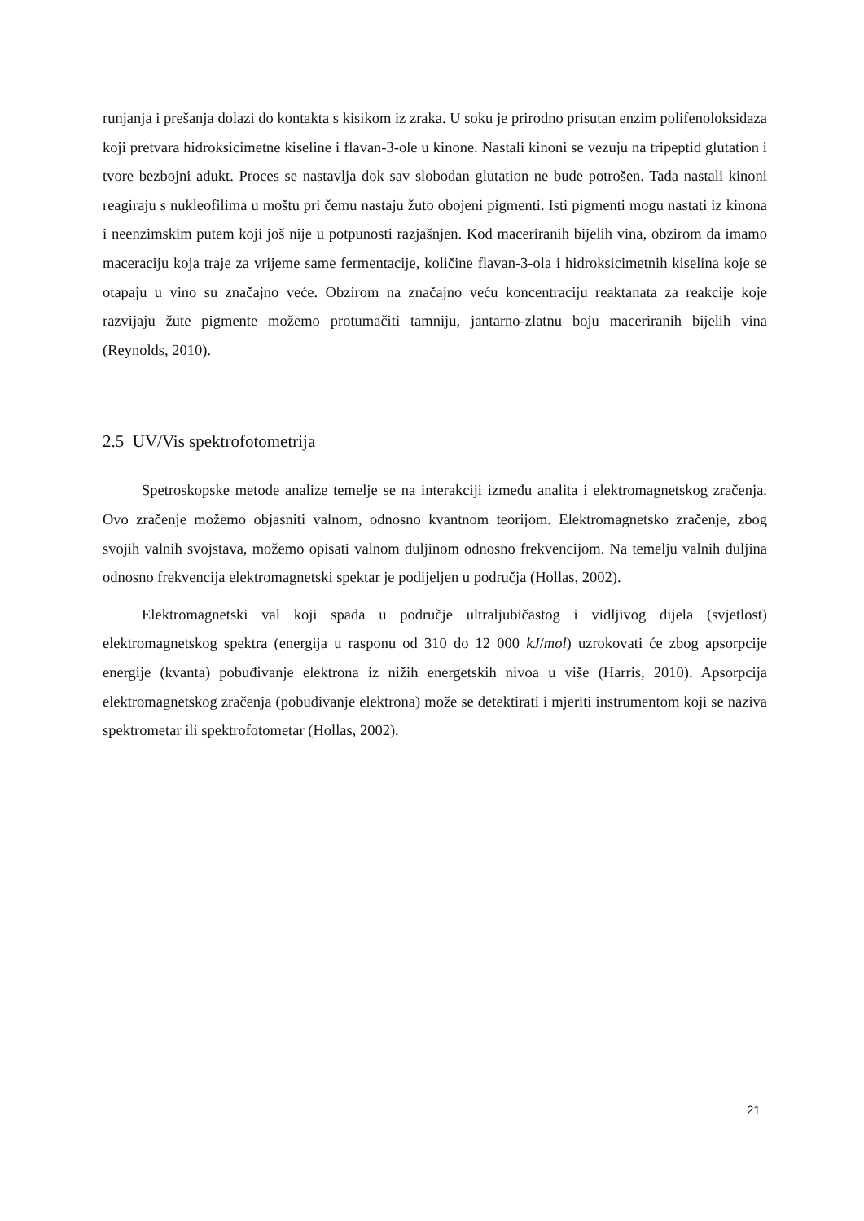runjanja i prešanja dolazi do kontakta s kisikom iz zraka. U soku je prirodno prisutan enzim polifenoloksidaza koji pretvara hidroksicimetne kiseline i flavan-3-ole u kinone. Nastali kinoni se vezuju na tripeptid glutation i tvore bezbojni adukt. Proces se nastavlja dok sav slobodan glutation ne bude potrošen. Tada nastali kinoni reagiraju s nukleofilima u moštu pri čemu nastaju žuto obojeni pigmenti. Isti pigmenti mogu nastati iz kinona i neenzimskim putem koji još nije u potpunosti razjašnjen. Kod maceriranih bijelih vina, obzirom da imamo maceraciju koja traje za vrijeme same fermentacije, količine flavan-3-ola i hidroksicimetnih kiselina koje se otapaju u vino su značajno veće. Obzirom na značajno veću koncentraciju reaktanata za reakcije koje razvijaju žute pigmente možemo protumačiti tamniju, jantarno-zlatnu boju maceriranih bijelih vina (Reynolds, 2010).
2.5 UV/Vis spektrofotometrija
Spetroskopske metode analize temelje se na interakciji između analita i elektromagnetskog zračenja. Ovo zračenje možemo objasniti valnom, odnosno kvantnom teorijom. Elektromagnetsko zračenje, zbog svojih valnih svojstava, možemo opisati valnom duljinom odnosno frekvencijom. Na temelju valnih duljina odnosno frekvencija elektromagnetski spektar je podijeljen u područja (Hollas, 2002).
Elektromagnetski val koji spada u područje ultraljubičastog i vidljivog dijela (svjetlost) elektromagnetskog spektra (energija u rasponu od 310 do 12 000 kJ/mol) uzrokovati će zbog apsorpcije energije (kvanta) pobuđivanje elektrona iz nižih energetskih nivoa u više (Harris, 2010). Apsorpcija elektromagnetskog zračenja (pobuđivanje elektrona) može se detektirati i mjeriti instrumentom koji se naziva spektrometar ili spektrofotometar (Hollas, 2002).
21